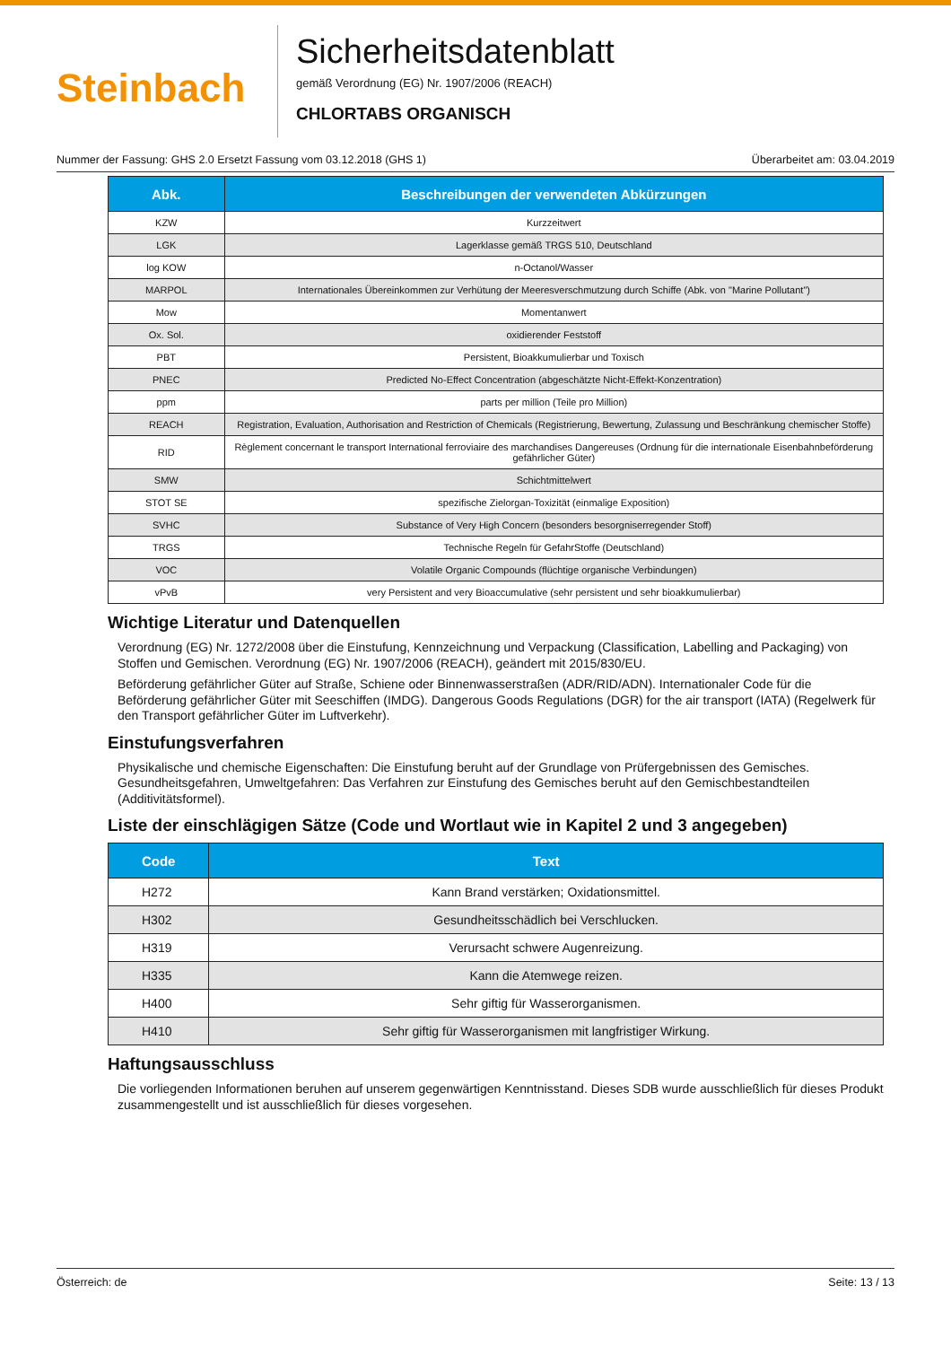Steinbach
Sicherheitsdatenblatt
gemäß Verordnung (EG) Nr. 1907/2006 (REACH)
CHLORTABS ORGANISCH
Nummer der Fassung: GHS 2.0 Ersetzt Fassung vom 03.12.2018 (GHS 1) Überarbeitet am: 03.04.2019
| Abk. | Beschreibungen der verwendeten Abkürzungen |
| --- | --- |
| KZW | Kurzzeitwert |
| LGK | Lagerklasse gemäß TRGS 510, Deutschland |
| log KOW | n-Octanol/Wasser |
| MARPOL | Internationales Übereinkommen zur Verhütung der Meeresverschmutzung durch Schiffe (Abk. von "Marine Pollutant") |
| Mow | Momentanwert |
| Ox. Sol. | oxidierender Feststoff |
| PBT | Persistent, Bioakkumulierbar und Toxisch |
| PNEC | Predicted No-Effect Concentration (abgeschätzte Nicht-Effekt-Konzentration) |
| ppm | parts per million (Teile pro Million) |
| REACH | Registration, Evaluation, Authorisation and Restriction of Chemicals (Registrierung, Bewertung, Zulassung und Beschränkung chemischer Stoffe) |
| RID | Règlement concernant le transport International ferroviaire des marchandises Dangereuses (Ordnung für die internationale Eisenbahnbeförderung gefährlicher Güter) |
| SMW | Schichtmittelwert |
| STOT SE | spezifische Zielorgan-Toxizität (einmalige Exposition) |
| SVHC | Substance of Very High Concern (besonders besorgniserregender Stoff) |
| TRGS | Technische Regeln für GefahrStoffe (Deutschland) |
| VOC | Volatile Organic Compounds (flüchtige organische Verbindungen) |
| vPvB | very Persistent and very Bioaccumulative (sehr persistent und sehr bioakkumulierbar) |
Wichtige Literatur und Datenquellen
Verordnung (EG) Nr. 1272/2008 über die Einstufung, Kennzeichnung und Verpackung (Classification, Labelling and Packaging) von Stoffen und Gemischen. Verordnung (EG) Nr. 1907/2006 (REACH), geändert mit 2015/830/EU.
Beförderung gefährlicher Güter auf Straße, Schiene oder Binnenwasserstraßen (ADR/RID/ADN). Internationaler Code für die Beförderung gefährlicher Güter mit Seeschiffen (IMDG). Dangerous Goods Regulations (DGR) for the air transport (IATA) (Regelwerk für den Transport gefährlicher Güter im Luftverkehr).
Einstufungsverfahren
Physikalische und chemische Eigenschaften: Die Einstufung beruht auf der Grundlage von Prüfergebnissen des Gemisches. Gesundheitsgefahren, Umweltgefahren: Das Verfahren zur Einstufung des Gemisches beruht auf den Gemischbestandteilen (Additivitätsformel).
Liste der einschlägigen Sätze (Code und Wortlaut wie in Kapitel 2 und 3 angegeben)
| Code | Text |
| --- | --- |
| H272 | Kann Brand verstärken; Oxidationsmittel. |
| H302 | Gesundheitsschädlich bei Verschlucken. |
| H319 | Verursacht schwere Augenreizung. |
| H335 | Kann die Atemwege reizen. |
| H400 | Sehr giftig für Wasserorganismen. |
| H410 | Sehr giftig für Wasserorganismen mit langfristiger Wirkung. |
Haftungsausschluss
Die vorliegenden Informationen beruhen auf unserem gegenwärtigen Kenntnisstand. Dieses SDB wurde ausschließlich für dieses Produkt zusammengestellt und ist ausschließlich für dieses vorgesehen.
Österreich: de Seite: 13 / 13